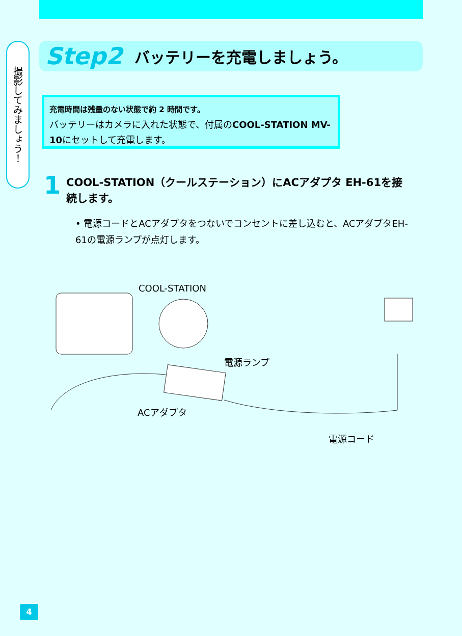撮影してみましょう！
Step2 バッテリーを充電しましょう。
充電時間は残量のない状態で約 2 時間です。
バッテリーはカメラに入れた状態で、付属のCOOL-STATION MV-10にセットして充電します。
1
COOL-STATION（クールステーション）にACアダプタ EH-61を接続します。
• 電源コードとACアダプタをつないでコンセントに差し込むと、ACアダプタEH-61の電源ランプが点灯します。
COOL-STATION
電源ランプ
ACアダプタ
電源コード
4